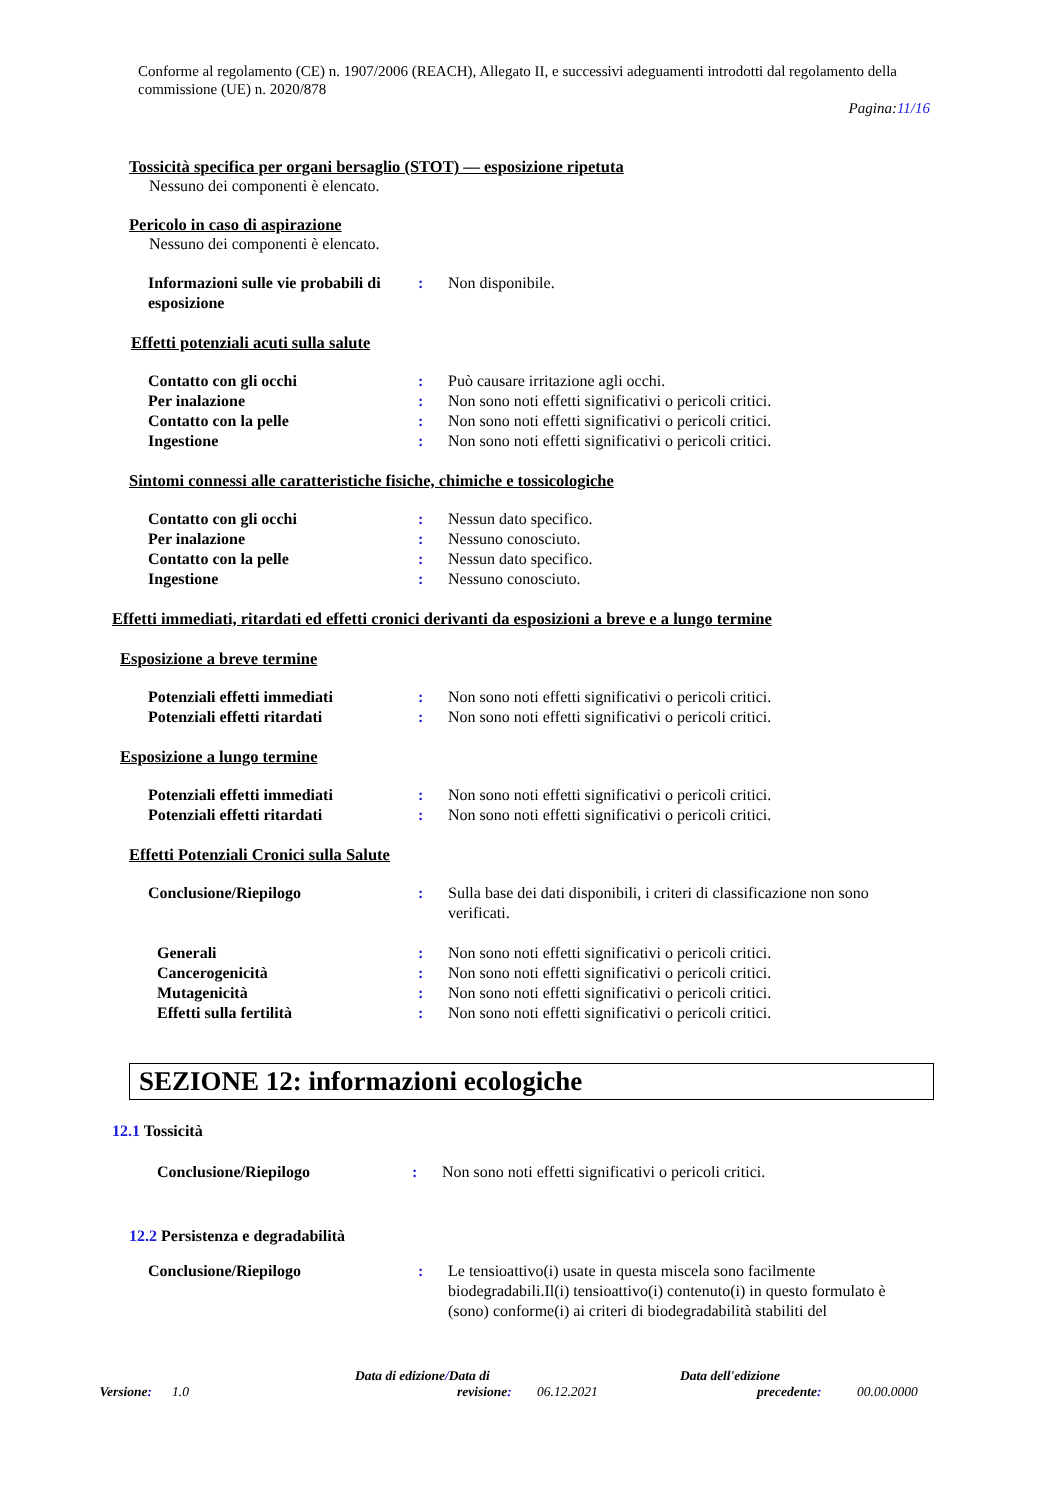Conforme al regolamento (CE) n. 1907/2006 (REACH), Allegato II, e successivi adeguamenti introdotti dal regolamento della commissione (UE) n. 2020/878
Pagina:11/16
Tossicità specifica per organi bersaglio (STOT) — esposizione ripetuta
Nessuno dei componenti è elencato.
Pericolo in caso di aspirazione
Nessuno dei componenti è elencato.
Informazioni sulle vie probabili di esposizione
: Non disponibile.
Effetti potenziali acuti sulla salute
Contatto con gli occhi : Può causare irritazione agli occhi.
Per inalazione : Non sono noti effetti significativi o pericoli critici.
Contatto con la pelle : Non sono noti effetti significativi o pericoli critici.
Ingestione : Non sono noti effetti significativi o pericoli critici.
Sintomi connessi alle caratteristiche fisiche, chimiche e tossicologiche
Contatto con gli occhi : Nessun dato specifico.
Per inalazione : Nessuno conosciuto.
Contatto con la pelle : Nessun dato specifico.
Ingestione : Nessuno conosciuto.
Effetti immediati, ritardati ed effetti cronici derivanti da esposizioni a breve e a lungo termine
Esposizione a breve termine
Potenziali effetti immediati : Non sono noti effetti significativi o pericoli critici.
Potenziali effetti ritardati : Non sono noti effetti significativi o pericoli critici.
Esposizione a lungo termine
Potenziali effetti immediati : Non sono noti effetti significativi o pericoli critici.
Potenziali effetti ritardati : Non sono noti effetti significativi o pericoli critici.
Effetti Potenziali Cronici sulla Salute
Conclusione/Riepilogo : Sulla base dei dati disponibili, i criteri di classificazione non sono verificati.
Generali : Non sono noti effetti significativi o pericoli critici.
Cancerogenicità : Non sono noti effetti significativi o pericoli critici.
Mutagenicità : Non sono noti effetti significativi o pericoli critici.
Effetti sulla fertilità : Non sono noti effetti significativi o pericoli critici.
SEZIONE 12: informazioni ecologiche
12.1 Tossicità
Conclusione/Riepilogo : Non sono noti effetti significativi o pericoli critici.
12.2 Persistenza e degradabilità
Conclusione/Riepilogo : Le tensioattivo(i) usate in questa miscela sono facilmente biodegradabili.Il(i) tensioattivo(i) contenuto(i) in questo formulato è (sono) conforme(i) ai criteri di biodegradabilità stabiliti del
Data di edizione/Data di Data dell'edizione
Versione: 1.0 revisione:
06.12.2021 precedente:
00.00.0000